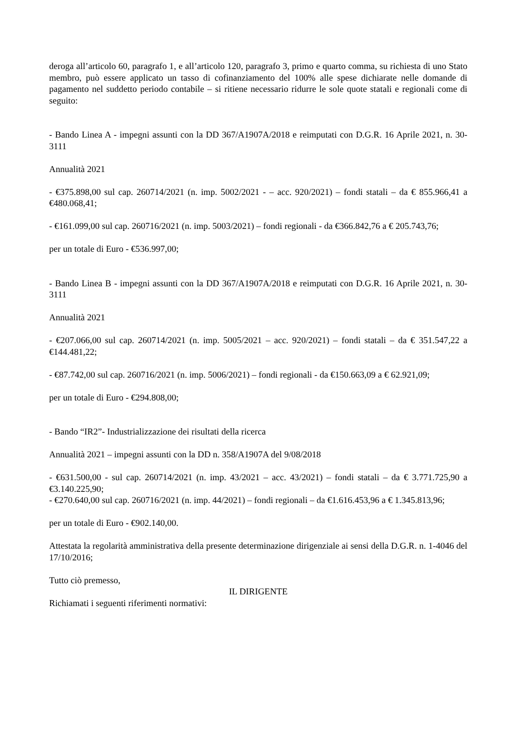deroga all’articolo 60, paragrafo 1, e all’articolo 120, paragrafo 3, primo e quarto comma, su richiesta di uno Stato membro, può essere applicato un tasso di cofinanziamento del 100% alle spese dichiarate nelle domande di pagamento nel suddetto periodo contabile – si ritiene necessario ridurre le sole quote statali e regionali come di seguito:
- Bando Linea A - impegni assunti con la DD 367/A1907A/2018 e reimputati con D.G.R. 16 Aprile 2021, n. 30-3111
Annualità 2021
- €375.898,00 sul cap. 260714/2021 (n. imp. 5002/2021 - – acc. 920/2021) – fondi statali – da € 855.966,41 a €480.068,41;
- €161.099,00 sul cap. 260716/2021 (n. imp. 5003/2021) – fondi regionali - da €366.842,76 a € 205.743,76;
per un totale di Euro - €536.997,00;
- Bando Linea B - impegni assunti con la DD 367/A1907A/2018 e reimputati con D.G.R. 16 Aprile 2021, n. 30-3111
Annualità 2021
- €207.066,00 sul cap. 260714/2021 (n. imp. 5005/2021 – acc. 920/2021) – fondi statali – da € 351.547,22 a €144.481,22;
- €87.742,00 sul cap. 260716/2021 (n. imp. 5006/2021) – fondi regionali - da €150.663,09 a € 62.921,09;
per un totale di Euro - €294.808,00;
- Bando “IR2”- Industrializzazione dei risultati della ricerca
Annualità 2021 – impegni assunti con la DD n. 358/A1907A del 9/08/2018
- €631.500,00 - sul cap. 260714/2021 (n. imp. 43/2021 – acc. 43/2021) – fondi statali – da € 3.771.725,90 a €3.140.225,90;
- €270.640,00 sul cap. 260716/2021 (n. imp. 44/2021) – fondi regionali – da €1.616.453,96 a € 1.345.813,96;
per un totale di Euro - €902.140,00.
Attestata la regolarità amministrativa della presente determinazione dirigenziale ai sensi della D.G.R. n. 1-4046 del 17/10/2016;
Tutto ciò premesso,
IL DIRIGENTE
Richiamati i seguenti riferimenti normativi: